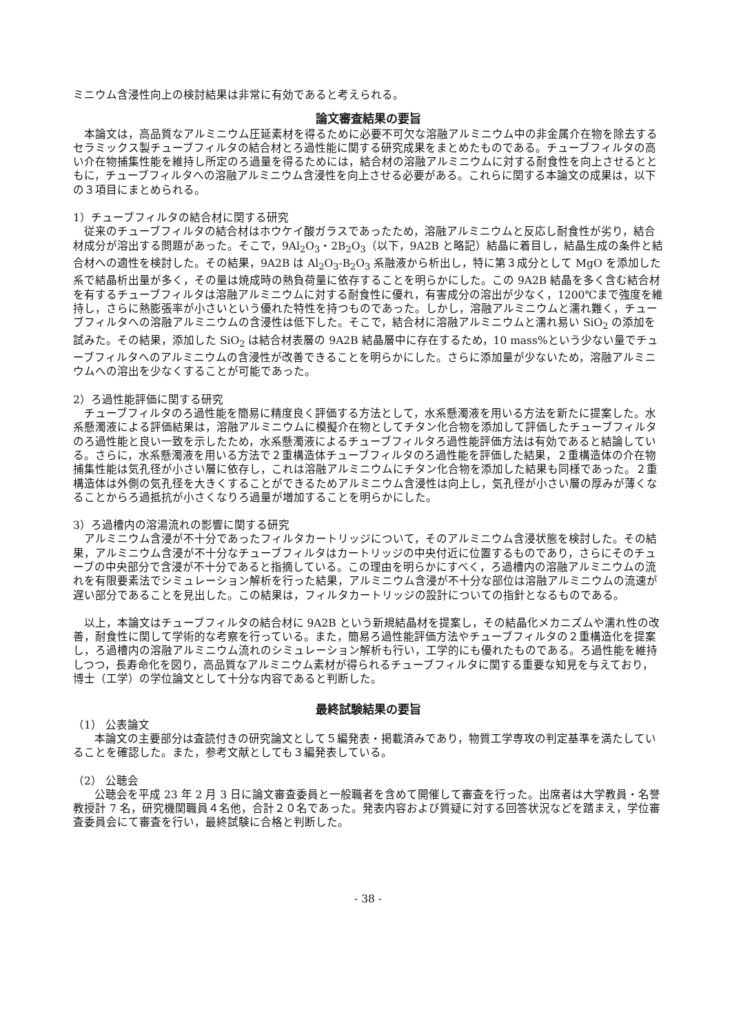ミニウム含浸性向上の検討結果は非常に有効であると考えられる。
論文審査結果の要旨
本論文は，高品質なアルミニウム圧延素材を得るために必要不可欠な溶融アルミニウム中の非金属介在物を除去するセラミックス製チューブフィルタの結合材とろ過性能に関する研究成果をまとめたものである。チューブフィルタの高い介在物捕集性能を維持し所定のろ過量を得るためには，結合材の溶融アルミニウムに対する耐食性を向上させるとともに，チューブフィルタへの溶融アルミニウム含浸性を向上させる必要がある。これらに関する本論文の成果は，以下の３項目にまとめられる。
1）チューブフィルタの結合材に関する研究
従来のチューブフィルタの結合材はホウケイ酸ガラスであったため，溶融アルミニウムと反応し耐食性が劣り，結合材成分が溶出する問題があった。そこで，9Al<sub>2</sub>O<sub>3</sub>・2B<sub>2</sub>O<sub>3</sub>（以下，9A2B と略記）結晶に着目し，結晶生成の条件と結合材への適性を検討した。その結果，9A2B は Al<sub>2</sub>O<sub>3</sub>-B<sub>2</sub>O<sub>3</sub> 系融液から析出し，特に第３成分として MgO を添加した系で結晶析出量が多く，その量は焼成時の熱負荷量に依存することを明らかにした。この 9A2B 結晶を多く含む結合材を有するチューブフィルタは溶融アルミニウムに対する耐食性に優れ，有害成分の溶出が少なく，1200℃まで強度を維持し，さらに熱膨張率が小さいという優れた特性を持つものであった。しかし，溶融アルミニウムと濡れ難く，チューブフィルタへの溶融アルミニウムの含浸性は低下した。そこで，結合材に溶融アルミニウムと濡れ易い SiO<sub>2</sub> の添加を試みた。その結果，添加した SiO<sub>2</sub> は結合材表層の 9A2B 結晶層中に存在するため，10 mass%という少ない量でチューブフィルタへのアルミニウムの含浸性が改善できることを明らかにした。さらに添加量が少ないため，溶融アルミニウムへの溶出を少なくすることが可能であった。
2）ろ過性能評価に関する研究
チューブフィルタのろ過性能を簡易に精度良く評価する方法として，水系懸濁液を用いる方法を新たに提案した。水系懸濁液による評価結果は，溶融アルミニウムに模擬介在物としてチタン化合物を添加して評価したチューブフィルタのろ過性能と良い一致を示したため，水系懸濁液によるチューブフィルタろ過性能評価方法は有効であると結論している。さらに，水系懸濁液を用いる方法で２重構造体チューブフィルタのろ過性能を評価した結果，２重構造体の介在物捕集性能は気孔径が小さい層に依存し，これは溶融アルミニウムにチタン化合物を添加した結果も同様であった。２重構造体は外側の気孔径を大きくすることができるためアルミニウム含浸性は向上し，気孔径が小さい層の厚みが薄くなることからろ過抵抗が小さくなりろ過量が増加することを明らかにした。
3）ろ過槽内の溶湯流れの影響に関する研究
アルミニウム含浸が不十分であったフィルタカートリッジについて，そのアルミニウム含浸状態を検討した。その結果，アルミニウム含浸が不十分なチューブフィルタはカートリッジの中央付近に位置するものであり，さらにそのチューブの中央部分で含浸が不十分であると指摘している。この理由を明らかにすべく，ろ過槽内の溶融アルミニウムの流れを有限要素法でシミュレーション解析を行った結果，アルミニウム含浸が不十分な部位は溶融アルミニウムの流速が遅い部分であることを見出した。この結果は，フィルタカートリッジの設計についての指針となるものである。
以上，本論文はチューブフィルタの結合材に 9A2B という新規結晶材を提案し，その結晶化メカニズムや濡れ性の改善，耐食性に関して学術的な考察を行っている。また，簡易ろ過性能評価方法やチューブフィルタの２重構造化を提案し，ろ過槽内の溶融アルミニウム流れのシミュレーション解析も行い，工学的にも優れたものである。ろ過性能を維持しつつ，長寿命化を図り，高品質なアルミニウム素材が得られるチューブフィルタに関する重要な知見を与えており，博士（工学）の学位論文として十分な内容であると判断した。
最終試験結果の要旨
（1） 公表論文
本論文の主要部分は査読付きの研究論文として５編発表・掲載済みであり，物質工学専攻の判定基準を満たしていることを確認した。また，参考文献としても３編発表している。
（2） 公聴会
公聴会を平成 23 年 2 月 3 日に論文審査委員と一般職者を含めて開催して審査を行った。出席者は大学教員・名誉教授計 7 名，研究機関職員４名他，合計２０名であった。発表内容および質疑に対する回答状況などを踏まえ，学位審査委員会にて審査を行い，最終試験に合格と判断した。
- 38 -